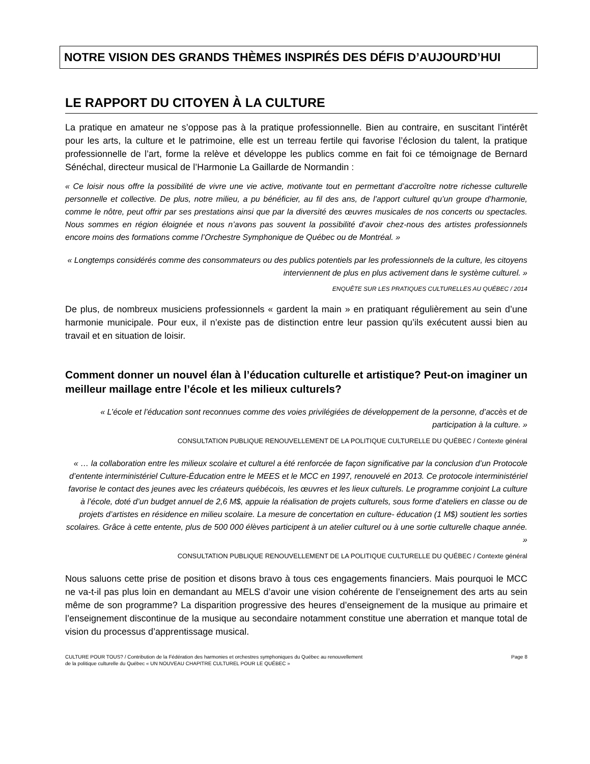NOTRE VISION DES GRANDS THÈMES INSPIRÉS DES DÉFIS D’AUJOURD’HUI
LE RAPPORT DU CITOYEN À LA CULTURE
La pratique en amateur ne s’oppose pas à la pratique professionnelle. Bien au contraire, en suscitant l’intérêt pour les arts, la culture et le patrimoine, elle est un terreau fertile qui favorise l’éclosion du talent, la pratique professionnelle de l’art, forme la relève et développe les publics comme en fait foi ce témoignage de Bernard Sénéchal, directeur musical de l’Harmonie La Gaillarde de Normandin :
« Ce loisir nous offre la possibilité de vivre une vie active, motivante tout en permettant d’accroître notre richesse culturelle personnelle et collective. De plus, notre milieu, a pu bénéficier, au fil des ans, de l’apport culturel qu’un groupe d’harmonie, comme le nôtre, peut offrir par ses prestations ainsi que par la diversité des œuvres musicales de nos concerts ou spectacles. Nous sommes en région éloignée et nous n’avons pas souvent la possibilité d’avoir chez-nous des artistes professionnels encore moins des formations comme l’Orchestre Symphonique de Québec ou de Montréal. »
« Longtemps considérés comme des consommateurs ou des publics potentiels par les professionnels de la culture, les citoyens interviennent de plus en plus activement dans le système culturel. »
ENQUÊTE SUR LES PRATIQUES CULTURELLES AU QUÉBEC / 2014
De plus, de nombreux musiciens professionnels « gardent la main » en pratiquant régulièrement au sein d’une harmonie municipale. Pour eux, il n’existe pas de distinction entre leur passion qu’ils exécutent aussi bien au travail et en situation de loisir.
Comment donner un nouvel élan à l’éducation culturelle et artistique? Peut-on imaginer un meilleur maillage entre l’école et les milieux culturels?
« L’école et l’éducation sont reconnues comme des voies privilégiées de développement de la personne, d’accès et de participation à la culture. »
CONSULTATION PUBLIQUE RENOUVELLEMENT DE LA POLITIQUE CULTURELLE DU QUÉBEC / Contexte général
« … la collaboration entre les milieux scolaire et culturel a été renforcée de façon significative par la conclusion d’un Protocole d’entente interministériel Culture-Éducation entre le MEES et le MCC en 1997, renouvelé en 2013. Ce protocole interministériel favorise le contact des jeunes avec les créateurs québécois, les œuvres et les lieux culturels. Le programme conjoint La culture à l’école, doté d’un budget annuel de 2,6 M$, appuie la réalisation de projets culturels, sous forme d’ateliers en classe ou de projets d’artistes en résidence en milieu scolaire. La mesure de concertation en culture- éducation (1 M$) soutient les sorties scolaires. Grâce à cette entente, plus de 500 000 élèves participent à un atelier culturel ou à une sortie culturelle chaque année. »
CONSULTATION PUBLIQUE RENOUVELLEMENT DE LA POLITIQUE CULTURELLE DU QUÉBEC / Contexte général
Nous saluons cette prise de position et disons bravo à tous ces engagements financiers. Mais pourquoi le MCC ne va-t-il pas plus loin en demandant au MELS d’avoir une vision cohérente de l’enseignement des arts au sein même de son programme? La disparition progressive des heures d’enseignement de la musique au primaire et l’enseignement discontinue de la musique au secondaire notamment constitue une aberration et manque total de vision du processus d’apprentissage musical.
CULTURE POUR TOUS? / Contribution de la Fédération des harmonies et orchestres symphoniques du Québec au renouvellement
de la politique culturelle du Québec « UN NOUVEAU CHAPITRE CULTUREL POUR LE QUÉBEC »
Page 8